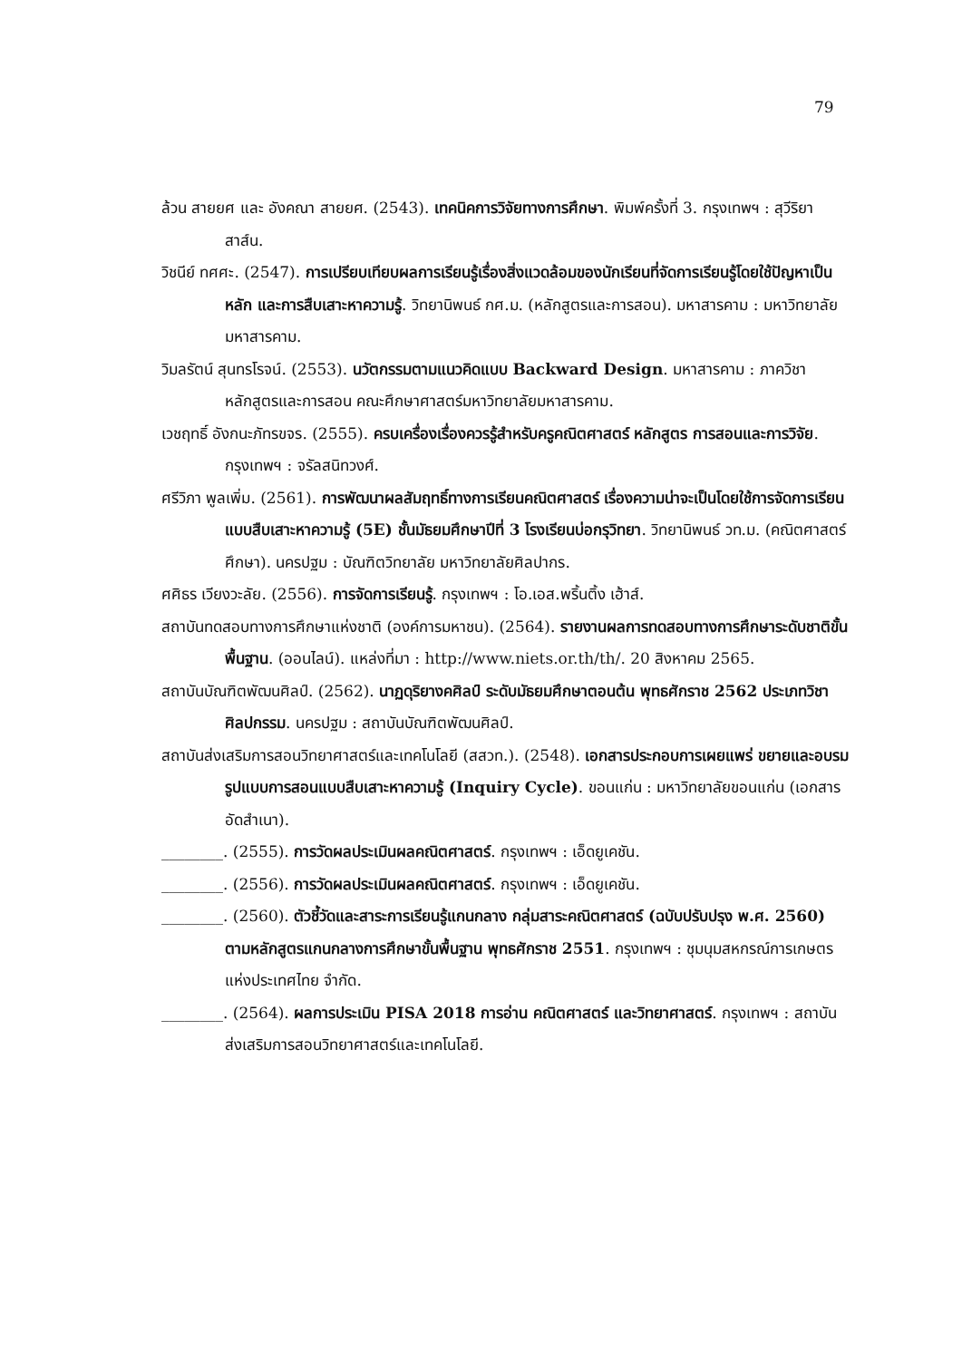79
ล้วน สายยศ และ อังคณา สายยศ. (2543). เทคนิคการวิจัยทางการศึกษา. พิมพ์ครั้งที่ 3. กรุงเทพฯ : สุวีริยาสาส์น.
วิชนีย์ ทศศะ. (2547). การเปรียบเทียบผลการเรียนรู้เรื่องสิ่งแวดล้อมของนักเรียนที่จัดการเรียนรู้โดยใช้ปัญหาเป็นหลัก และการสืบเสาะหาความรู้. วิทยานิพนธ์ กศ.ม. (หลักสูตรและการสอน). มหาสารคาม : มหาวิทยาลัยมหาสารคาม.
วิมลรัตน์ สุนทรโรจน์. (2553). นวัตกรรมตามแนวคิดแบบ Backward Design. มหาสารคาม : ภาควิชาหลักสูตรและการสอน คณะศึกษาศาสตร์มหาวิทยาลัยมหาสารคาม.
เวชฤทธิ์ อังกนะภัทรขจร. (2555). ครบเครื่องเรื่องควรรู้สำหรับครูคณิตศาสตร์ หลักสูตร การสอนและการวิจัย. กรุงเทพฯ : จรัลสนิทวงศ์.
ศรีวิภา พูลเพิ่ม. (2561). การพัฒนาผลสัมฤทธิ์ทางการเรียนคณิตศาสตร์ เรื่องความน่าจะเป็นโดยใช้การจัดการเรียนแบบสืบเสาะหาความรู้ (5E) ชั้นมัธยมศึกษาปีที่ 3 โรงเรียนบ่อกรุวิทยา. วิทยานิพนธ์ วท.ม. (คณิตศาสตร์ศึกษา). นครปฐม : บัณฑิตวิทยาลัย มหาวิทยาลัยศิลปากร.
ศศิธร เวียงวะลัย. (2556). การจัดการเรียนรู้. กรุงเทพฯ : โอ.เอส.พริ้นติ้ง เฮ้าส์.
สถาบันทดสอบทางการศึกษาแห่งชาติ (องค์การมหาชน). (2564). รายงานผลการทดสอบทางการศึกษาระดับชาติขั้นพื้นฐาน. (ออนไลน์). แหล่งที่มา : http://www.niets.or.th/th/. 20 สิงหาคม 2565.
สถาบันบัณฑิตพัฒนศิลป์. (2562). นาฏดุริยางคศิลป์ ระดับมัธยมศึกษาตอนต้น พุทธศักราช 2562 ประเภทวิชาศิลปกรรม. นครปฐม : สถาบันบัณฑิตพัฒนศิลป์.
สถาบันส่งเสริมการสอนวิทยาศาสตร์และเทคโนโลยี (สสวท.). (2548). เอกสารประกอบการเผยแพร่ ขยายและอบรมรูปแบบการสอนแบบสืบเสาะหาความรู้ (Inquiry Cycle). ขอนแก่น : มหาวิทยาลัยขอนแก่น (เอกสารอัดสำเนา).
________. (2555). การวัดผลประเมินผลคณิตศาสตร์. กรุงเทพฯ : เอ็ดยูเคชัน.
________. (2556). การวัดผลประเมินผลคณิตศาสตร์. กรุงเทพฯ : เอ็ดยูเคชัน.
________. (2560). ตัวชี้วัดและสาระการเรียนรู้แกนกลาง กลุ่มสาระคณิตศาสตร์ (ฉบับปรับปรุง พ.ศ. 2560) ตามหลักสูตรแกนกลางการศึกษาขั้นพื้นฐาน พุทธศักราช 2551. กรุงเทพฯ : ชุมนุมสหกรณ์การเกษตรแห่งประเทศไทย จำกัด.
________. (2564). ผลการประเมิน PISA 2018 การอ่าน คณิตศาสตร์ และวิทยาศาสตร์. กรุงเทพฯ : สถาบันส่งเสริมการสอนวิทยาศาสตร์และเทคโนโลยี.